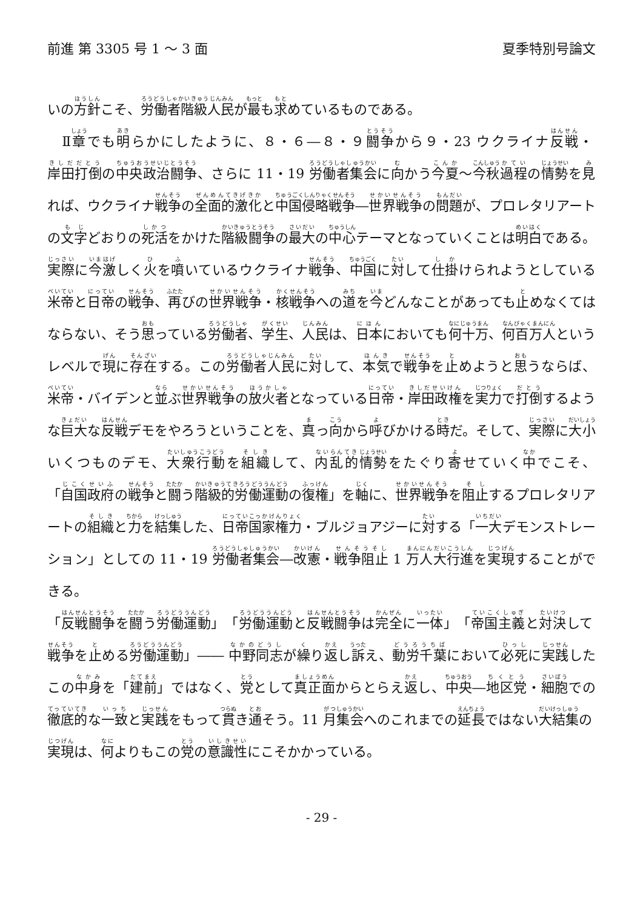前進 第 3305 号 1 ～ 3 面 夏季特別号論文
いの方針こそ、労働者階級人民が最も求めているものである。
　Ⅱ章でも明らかにしたように、８・６―８・９闘争から９・23 ウクライナ反戦・岸田打倒の中央政治闘争、さらに 11・19 労働者集会に向かう今夏～今秋過程の情勢を見れば、ウクライナ戦争の全面的激化と中国侵略戦争―世界戦争の問題が、プロレタリアートの文字どおりの死活をかけた階級闘争の最大の中心テーマとなっていくことは明白である。実際に今激しく火を噴いているウクライナ戦争、中国に対して仕掛けられようとしている米帝と日帝の戦争、再びの世界戦争・核戦争への道を今どんなことがあっても止めなくてはならない、そう思っている労働者、学生、人民は、日本においても何十万、何百万人というレベルで現に存在する。この労働者人民に対して、本気で戦争を止めようと思うならば、米帝・バイデンと並ぶ世界戦争の放火者となっている日帝・岸田政権を実力で打倒するような巨大な反戦デモをやろうということを、真っ向から呼びかける時だ。そして、実際に大小いくつものデモ、大衆行動を組織して、内乱的情勢をたぐり寄せていく中でこそ、「自国政府の戦争と闘う階級的労働運動の復権」を軸に、世界戦争を阻止するプロレタリアートの組織と力を結集した、日帝国家権力・ブルジョアジーに対する「一大デモンストレーション」としての 11・19 労働者集会―改憲・戦争阻止 1 万人大行進を実現することができる。
「反戦闘争を闘う労働運動」「労働運動と反戦闘争は完全に一体」「帝国主義と対決して戦争を止める労働運動」―― 中野同志が繰り返し訴え、動労千葉において必死に実践したこの中身を「建前」ではなく、党として真正面からとらえ返し、中央―地区党・細胞での徹底的な一致と実践をもって貫き通そう。11 月集会へのこれまでの延長ではない大結集の実現は、何よりもこの党の意識性にこそかかっている。
- 29 -